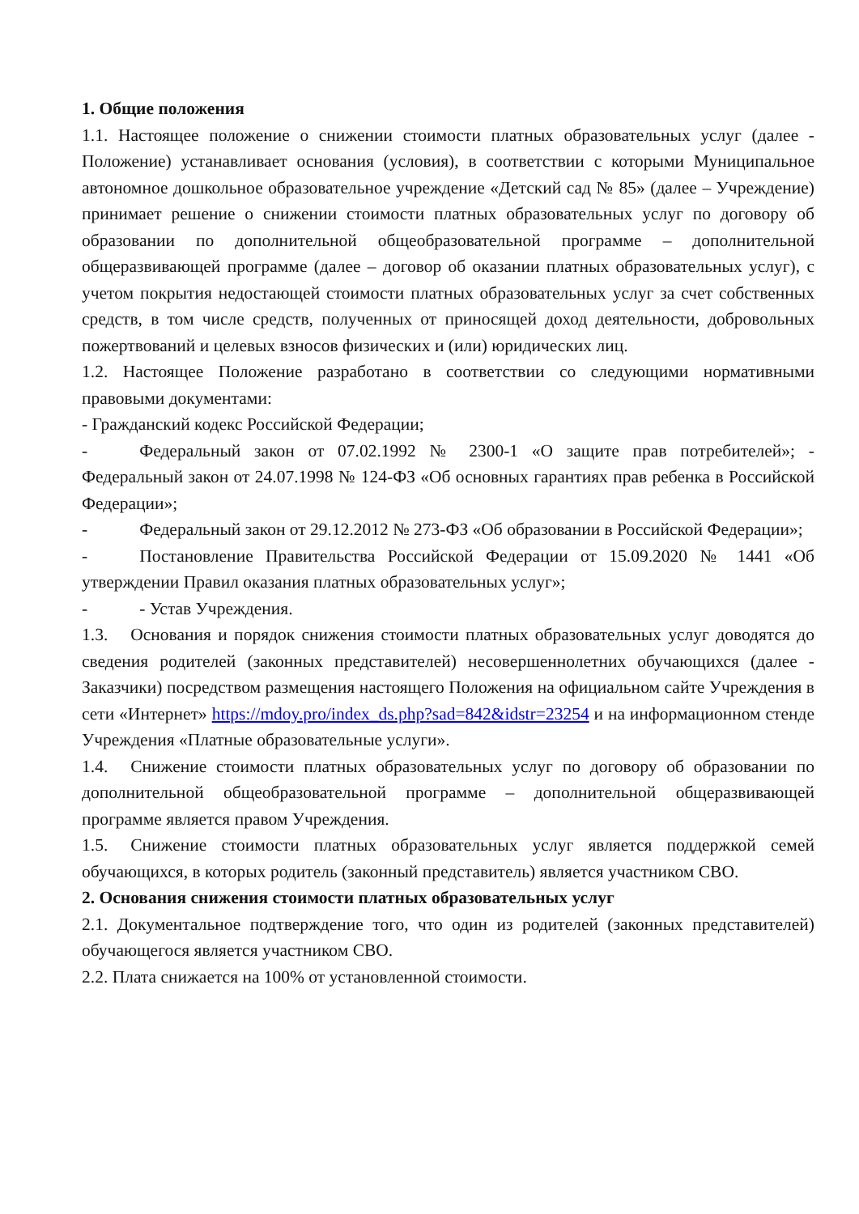1. Общие положения
1.1. Настоящее положение о снижении стоимости платных образовательных услуг (далее - Положение) устанавливает основания (условия), в соответствии с которыми Муниципальное автономное дошкольное образовательное учреждение «Детский сад № 85» (далее – Учреждение) принимает решение о снижении стоимости платных образовательных услуг по договору об образовании по дополнительной общеобразовательной программе – дополнительной общеразвивающей программе (далее – договор об оказании платных образовательных услуг), с учетом покрытия недостающей стоимости платных образовательных услуг за счет собственных средств, в том числе средств, полученных от приносящей доход деятельности, добровольных пожертвований и целевых взносов физических и (или) юридических лиц.
1.2. Настоящее Положение разработано в соответствии со следующими нормативными правовыми документами:
- Гражданский кодекс Российской Федерации;
- Федеральный закон от 07.02.1992 № 2300-1 «О защите прав потребителей»; - Федеральный закон от 24.07.1998 № 124-ФЗ «Об основных гарантиях прав ребенка в Российской Федерации»;
- Федеральный закон от 29.12.2012 № 273-ФЗ «Об образовании в Российской Федерации»;
- Постановление Правительства Российской Федерации от 15.09.2020 № 1441 «Об утверждении Правил оказания платных образовательных услуг»;
- - Устав Учреждения.
1.3. Основания и порядок снижения стоимости платных образовательных услуг доводятся до сведения родителей (законных представителей) несовершеннолетних обучающихся (далее - Заказчики) посредством размещения настоящего Положения на официальном сайте Учреждения в сети «Интернет» https://mdoy.pro/index_ds.php?sad=842&idstr=23254 и на информационном стенде Учреждения «Платные образовательные услуги».
1.4. Снижение стоимости платных образовательных услуг по договору об образовании по дополнительной общеобразовательной программе – дополнительной общеразвивающей программе является правом Учреждения.
1.5. Снижение стоимости платных образовательных услуг является поддержкой семей обучающихся, в которых родитель (законный представитель) является участником СВО.
2. Основания снижения стоимости платных образовательных услуг
2.1. Документальное подтверждение того, что один из родителей (законных представителей) обучающегося является участником СВО.
2.2. Плата снижается на 100% от установленной стоимости.